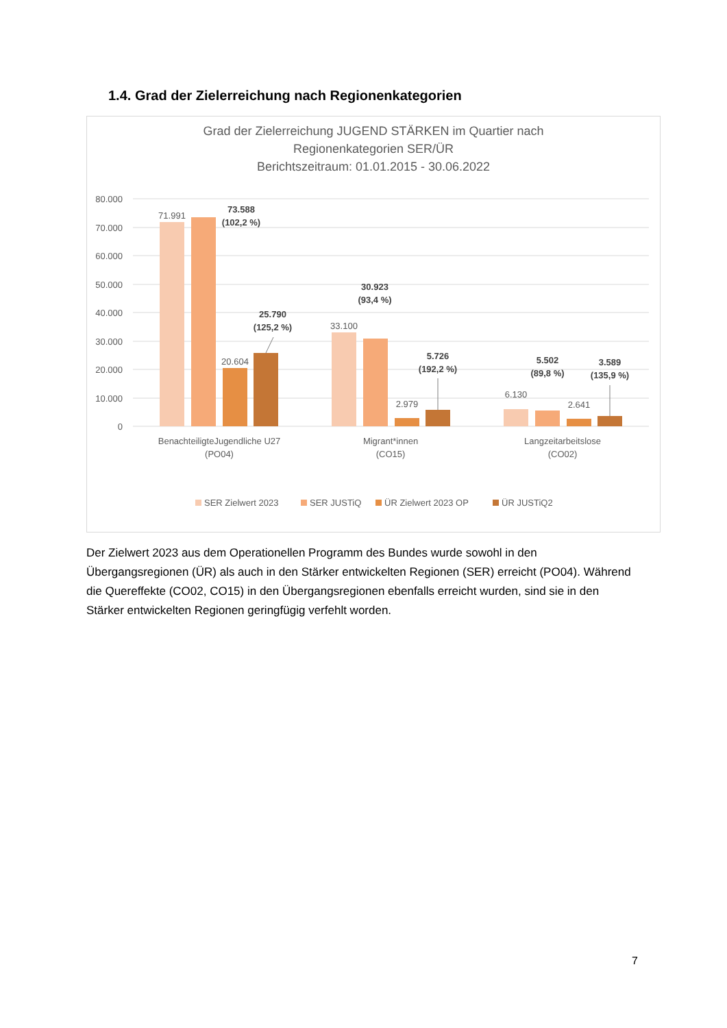1.4. Grad der Zielerreichung nach Regionenkategorien
Grad der Zielerreichung JUGEND STÄRKEN im Quartier nach
Regionenkategorien SER/ÜR
Berichtszeitraum: 01.01.2015 - 30.06.2022
80.000
70.000
60.000
50.000
40.000
30.000
20.000
10.000
0
71.991
20.604
33.100
2.979
6.130
2.641
73.588
(102,2 %)
25.790
(125,2 %)
30.923
(93,4 %)
5.726
(192,2 %)
5.502
(89,8 %)
3.589
(135,9 %)
BenachteiligteJugendliche U27
(PO04)
Migrant*innen
(CO15)
Langzeitarbeitslose
(CO02)
SER Zielwert 2023
SER JUSTiQ
ÜR Zielwert 2023 OP
ÜR JUSTiQ2
Der Zielwert 2023 aus dem Operationellen Programm des Bundes wurde sowohl in den Übergangsregionen (ÜR) als auch in den Stärker entwickelten Regionen (SER) erreicht (PO04). Während die Quereffekte (CO02, CO15) in den Übergangsregionen ebenfalls erreicht wurden, sind sie in den Stärker entwickelten Regionen geringfügig verfehlt worden.
7